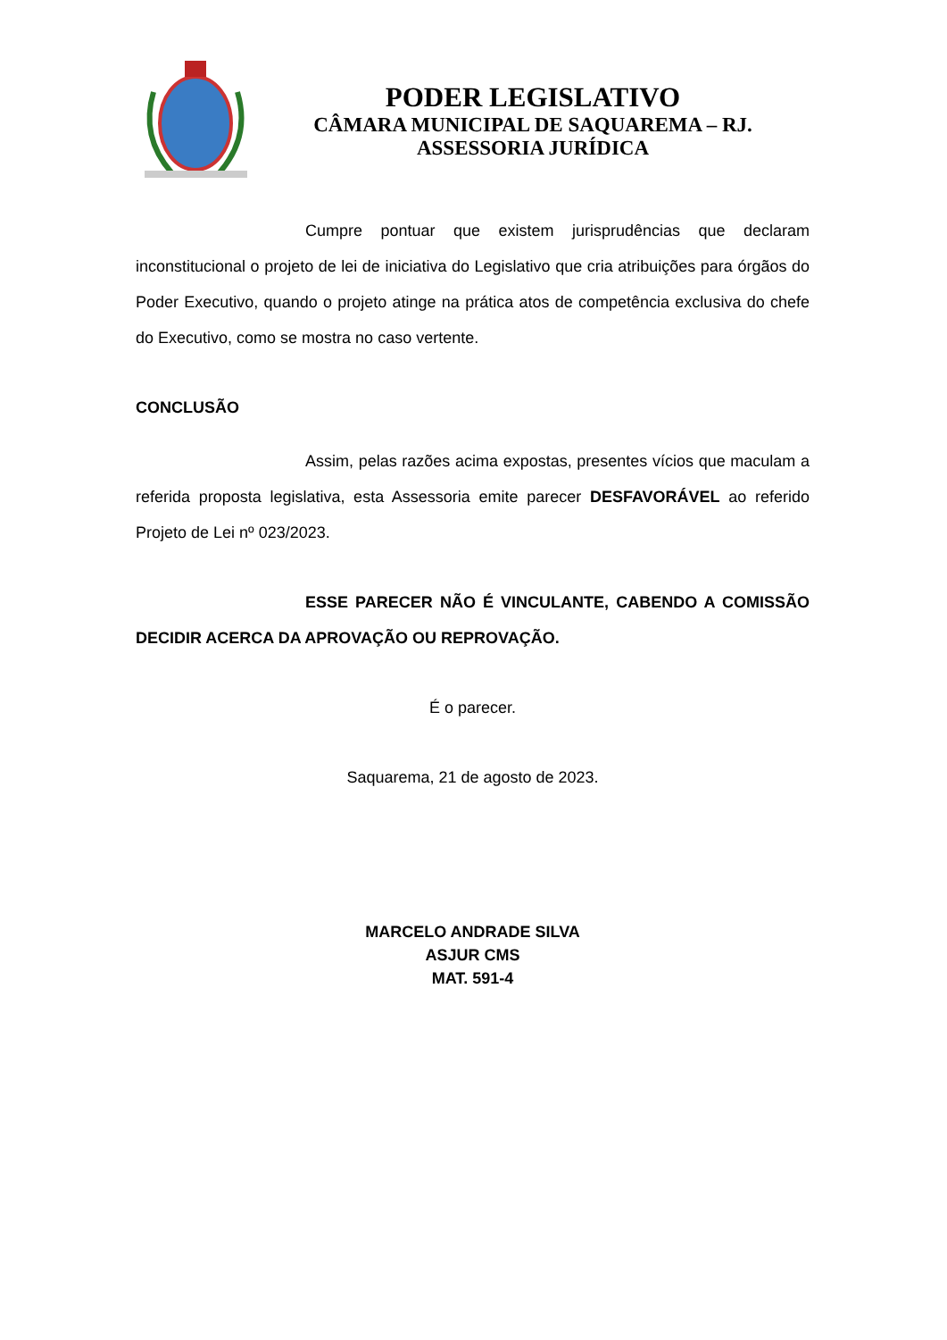PODER LEGISLATIVO
CÂMARA MUNICIPAL DE SAQUAREMA – RJ.
ASSESSORIA JURÍDICA
Cumpre pontuar que existem jurisprudências que declaram inconstitucional o projeto de lei de iniciativa do Legislativo que cria atribuições para órgãos do Poder Executivo, quando o projeto atinge na prática atos de competência exclusiva do chefe do Executivo, como se mostra no caso vertente.
CONCLUSÃO
Assim, pelas razões acima expostas, presentes vícios que maculam a referida proposta legislativa, esta Assessoria emite parecer DESFAVORÁVEL ao referido Projeto de Lei nº 023/2023.
ESSE PARECER NÃO É VINCULANTE, CABENDO A COMISSÃO DECIDIR ACERCA DA APROVAÇÃO OU REPROVAÇÃO.
É o parecer.
Saquarema, 21 de agosto de 2023.
MARCELO ANDRADE SILVA
ASJUR CMS
MAT. 591-4